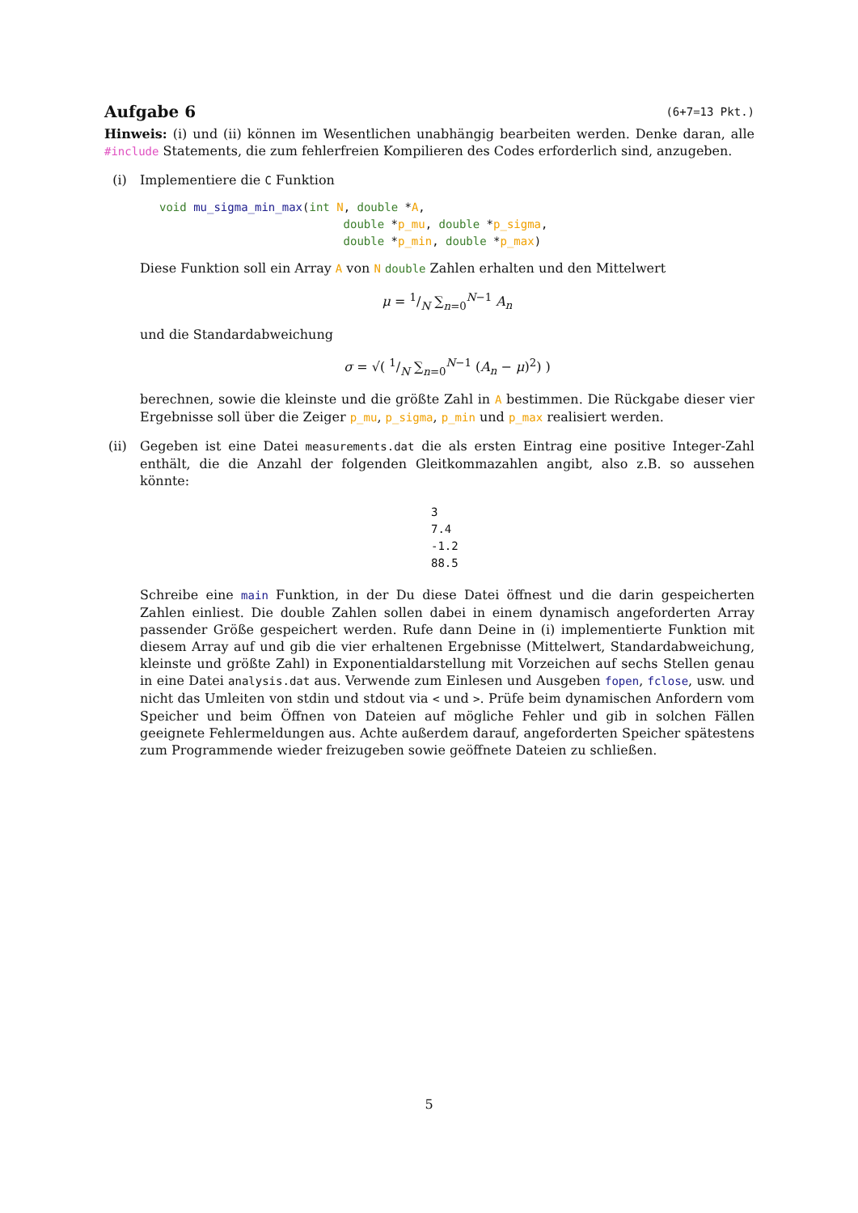Aufgabe 6 (6+7=13 Pkt.)
Hinweis: (i) und (ii) können im Wesentlichen unabhängig bearbeiten werden. Denke daran, alle #include Statements, die zum fehlerfreien Kompilieren des Codes erforderlich sind, anzugeben.
(i) Implementiere die C Funktion
void mu_sigma_min_max(int N, double *A,
                           double *p_mu, double *p_sigma,
                           double *p_min, double *p_max)
Diese Funktion soll ein Array A von N double Zahlen erhalten und den Mittelwert
μ = 1/N ∑<sub>n=0</sub><sup>N−1</sup> A<sub>n</sub>
und die Standardabweichung
σ = √( 1/N ∑<sub>n=0</sub><sup>N−1</sup> (A<sub>n</sub> − μ)<sup>2</sup>) )
berechnen, sowie die kleinste und die größte Zahl in A bestimmen. Die Rückgabe dieser vier Ergebnisse soll über die Zeiger p_mu, p_sigma, p_min und p_max realisiert werden.
(ii) Gegeben ist eine Datei measurements.dat die als ersten Eintrag eine positive Integer-Zahl enthält, die die Anzahl der folgenden Gleitkommazahlen angibt, also z.B. so aussehen könnte:
3
7.4
-1.2
88.5
Schreibe eine main Funktion, in der Du diese Datei öffnest und die darin gespeicherten Zahlen einliest. Die double Zahlen sollen dabei in einem dynamisch angeforderten Array passender Größe gespeichert werden. Rufe dann Deine in (i) implementierte Funktion mit diesem Array auf und gib die vier erhaltenen Ergebnisse (Mittelwert, Standardabweichung, kleinste und größte Zahl) in Exponentialdarstellung mit Vorzeichen auf sechs Stellen genau in eine Datei analysis.dat aus. Verwende zum Einlesen und Ausgeben fopen, fclose, usw. und nicht das Umleiten von stdin und stdout via < und >. Prüfe beim dynamischen Anfordern vom Speicher und beim Öffnen von Dateien auf mögliche Fehler und gib in solchen Fällen geeignete Fehlermeldungen aus. Achte außerdem darauf, angeforderten Speicher spätestens zum Programmende wieder freizugeben sowie geöffnete Dateien zu schließen.
5